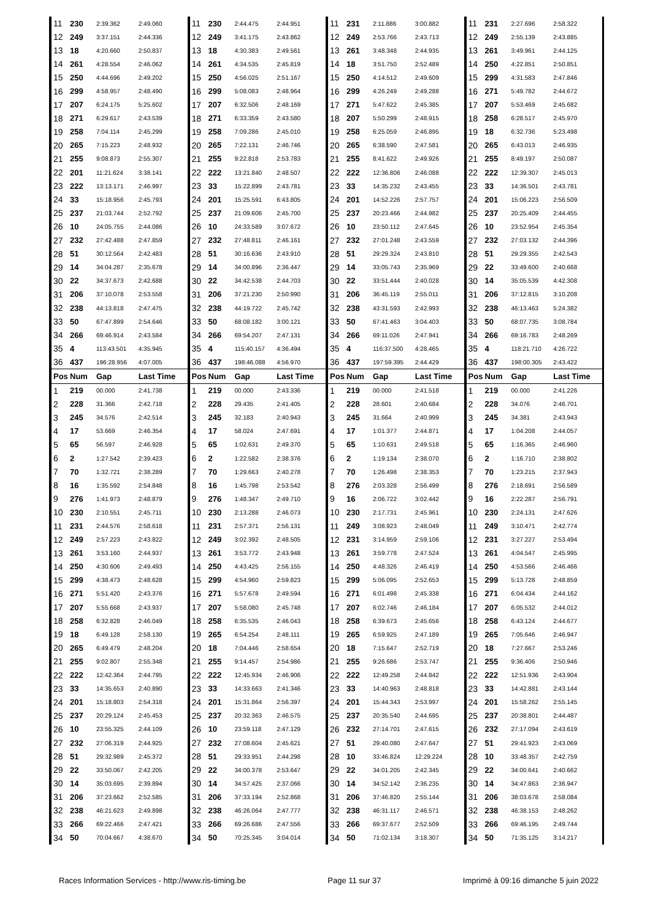| 11 | 230 | 2:39.362 | 2:49.060 | 11 | 230 | 2:44.475 | 2:44.951 | 11 | 231 | 2:11.886 | 3:00.882 | 11 | 231 | 2:27.696 | 2:58.322 |
| 12 | 249 | 3:37.151 | 2:44.336 | 12 | 249 | 3:41.175 | 2:43.862 | 12 | 249 | 2:53.766 | 2:43.713 | 12 | 249 | 2:55.139 | 2:43.885 |
| 13 | 18 | 4:20.660 | 2:50.837 | 13 | 18 | 4:30.383 | 2:49.561 | 13 | 261 | 3:48.348 | 2:44.935 | 13 | 261 | 3:49.961 | 2:44.125 |
| 14 | 261 | 4:28.554 | 2:46.062 | 14 | 261 | 4:34.535 | 2:45.819 | 14 | 18 | 3:51.750 | 2:52.489 | 14 | 250 | 4:22.851 | 2:50.851 |
| 15 | 250 | 4:44.696 | 2:49.202 | 15 | 250 | 4:56.025 | 2:51.167 | 15 | 250 | 4:14.512 | 2:49.609 | 15 | 299 | 4:31.583 | 2:47.846 |
| 16 | 299 | 4:58.957 | 2:48.490 | 16 | 299 | 5:08.083 | 2:48.964 | 16 | 299 | 4:26.249 | 2:49.288 | 16 | 271 | 5:49.782 | 2:44.672 |
| 17 | 207 | 6:24.175 | 5:25.602 | 17 | 207 | 6:32.506 | 2:48.169 | 17 | 271 | 5:47.622 | 2:45.385 | 17 | 207 | 5:53.469 | 2:45.682 |
| 18 | 271 | 6:29.617 | 2:43.539 | 18 | 271 | 6:33.359 | 2:43.580 | 18 | 207 | 5:50.299 | 2:48.915 | 18 | 258 | 6:28.517 | 2:45.970 |
| 19 | 258 | 7:04.114 | 2:45.299 | 19 | 258 | 7:09.286 | 2:45.010 | 19 | 258 | 6:25.059 | 2:46.895 | 19 | 18 | 6:32.736 | 5:23.498 |
| 20 | 265 | 7:15.223 | 2:48.932 | 20 | 265 | 7:22.131 | 2:46.746 | 20 | 265 | 6:38.590 | 2:47.581 | 20 | 265 | 6:43.013 | 2:46.935 |
| 21 | 255 | 9:08.873 | 2:55.307 | 21 | 255 | 9:22.818 | 2:53.783 | 21 | 255 | 8:41.622 | 2:49.926 | 21 | 255 | 8:49.197 | 2:50.087 |
| 22 | 201 | 11:21.624 | 3:38.141 | 22 | 222 | 13:21.840 | 2:48.507 | 22 | 222 | 12:36.806 | 2:46.088 | 22 | 222 | 12:39.307 | 2:45.013 |
| 23 | 222 | 13:13.171 | 2:46.997 | 23 | 33 | 15:22.899 | 2:43.781 | 23 | 33 | 14:35.232 | 2:43.455 | 23 | 33 | 14:36.501 | 2:43.781 |
| 24 | 33 | 15:18.956 | 2:45.793 | 24 | 201 | 15:25.591 | 6:43.805 | 24 | 201 | 14:52.226 | 2:57.757 | 24 | 201 | 15:06.223 | 2:56.509 |
| 25 | 237 | 21:03.744 | 2:52.792 | 25 | 237 | 21:09.606 | 2:45.700 | 25 | 237 | 20:23.466 | 2:44.982 | 25 | 237 | 20:25.409 | 2:44.455 |
| 26 | 10 | 24:05.755 | 2:44.086 | 26 | 10 | 24:33.589 | 3:07.672 | 26 | 10 | 23:50.112 | 2:47.645 | 26 | 10 | 23:52.954 | 2:45.354 |
| 27 | 232 | 27:42.488 | 2:47.859 | 27 | 232 | 27:48.811 | 2:46.161 | 27 | 232 | 27:01.248 | 2:43.559 | 27 | 232 | 27:03.132 | 2:44.396 |
| 28 | 51 | 30:12.564 | 2:42.483 | 28 | 51 | 30:16.636 | 2:43.910 | 28 | 51 | 29:29.324 | 2:43.810 | 28 | 51 | 29:29.355 | 2:42.543 |
| 29 | 14 | 34:04.287 | 2:35.678 | 29 | 14 | 34:00.896 | 2:36.447 | 29 | 14 | 33:05.743 | 2:35.969 | 29 | 22 | 33:49.600 | 2:40.668 |
| 30 | 22 | 34:37.673 | 2:42.688 | 30 | 22 | 34:42.538 | 2:44.703 | 30 | 22 | 33:51.444 | 2:40.028 | 30 | 14 | 35:05.539 | 4:42.308 |
| 31 | 206 | 37:10.078 | 2:53.558 | 31 | 206 | 37:21.230 | 2:50.990 | 31 | 206 | 36:45.119 | 2:55.011 | 31 | 206 | 37:12.815 | 3:10.208 |
| 32 | 238 | 44:13.818 | 2:47.475 | 32 | 238 | 44:19.722 | 2:45.742 | 32 | 238 | 43:31.593 | 2:42.993 | 32 | 238 | 46:13.463 | 5:24.382 |
| 33 | 50 | 67:47.899 | 2:54.646 | 33 | 50 | 68:08.182 | 3:00.121 | 33 | 50 | 67:41.463 | 3:04.403 | 33 | 50 | 68:07.735 | 3:08.784 |
| 34 | 266 | 69:46.914 | 2:43.584 | 34 | 266 | 69:54.207 | 2:47.131 | 34 | 266 | 69:11.026 | 2:47.941 | 34 | 266 | 69:16.783 | 2:48.269 |
| 35 | 4 | 113:43.501 | 4:35.945 | 35 | 4 | 115:40.157 | 4:36.494 | 35 | 4 | 116:37.500 | 4:28.465 | 35 | 4 | 118:21.710 | 4:26.722 |
| 36 | 437 | 196:28.956 | 4:07.005 | 36 | 437 | 198:46.088 | 4:56.970 | 36 | 437 | 197:59.395 | 2:44.429 | 36 | 437 | 198:00.305 | 2:43.422 |
| Pos | Num | Gap | Last Time | Pos | Num | Gap | Last Time | Pos | Num | Gap | Last Time | Pos | Num | Gap | Last Time |
| 1 | 219 | 00.000 | 2:41.738 | 1 | 219 | 00.000 | 2:43.336 | 1 | 219 | 00.000 | 2:41.518 | 1 | 219 | 00.000 | 2:41.226 |
| 2 | 228 | 31.366 | 2:42.718 | 2 | 228 | 29.435 | 2:41.405 | 2 | 228 | 28.601 | 2:40.684 | 2 | 228 | 34.076 | 2:46.701 |
| 3 | 245 | 34.576 | 2:42.514 | 3 | 245 | 32.183 | 2:40.943 | 3 | 245 | 31.664 | 2:40.999 | 3 | 245 | 34.381 | 2:43.943 |
| 4 | 17 | 53.669 | 2:46.354 | 4 | 17 | 58.024 | 2:47.691 | 4 | 17 | 1:01.377 | 2:44.871 | 4 | 17 | 1:04.208 | 2:44.057 |
| 5 | 65 | 56.597 | 2:46.928 | 5 | 65 | 1:02.631 | 2:49.370 | 5 | 65 | 1:10.631 | 2:49.518 | 5 | 65 | 1:16.365 | 2:46.960 |
| 6 | 2 | 1:27.542 | 2:39.423 | 6 | 2 | 1:22.582 | 2:38.376 | 6 | 2 | 1:19.134 | 2:38.070 | 6 | 2 | 1:16.710 | 2:38.802 |
| 7 | 70 | 1:32.721 | 2:38.289 | 7 | 70 | 1:29.663 | 2:40.278 | 7 | 70 | 1:26.498 | 2:38.353 | 7 | 70 | 1:23.215 | 2:37.943 |
| 8 | 16 | 1:35.592 | 2:54.848 | 8 | 16 | 1:45.798 | 2:53.542 | 8 | 276 | 2:03.328 | 2:56.499 | 8 | 276 | 2:18.691 | 2:56.589 |
| 9 | 276 | 1:41.973 | 2:48.879 | 9 | 276 | 1:48.347 | 2:49.710 | 9 | 16 | 2:06.722 | 3:02.442 | 9 | 16 | 2:22.287 | 2:56.791 |
| 10 | 230 | 2:10.551 | 2:45.711 | 10 | 230 | 2:13.288 | 2:46.073 | 10 | 230 | 2:17.731 | 2:45.961 | 10 | 230 | 2:24.131 | 2:47.626 |
| 11 | 231 | 2:44.576 | 2:58.618 | 11 | 231 | 2:57.371 | 2:56.131 | 11 | 249 | 3:08.923 | 2:48.049 | 11 | 249 | 3:10.471 | 2:42.774 |
| 12 | 249 | 2:57.223 | 2:43.822 | 12 | 249 | 3:02.392 | 2:48.505 | 12 | 231 | 3:14.959 | 2:59.106 | 12 | 231 | 3:27.227 | 2:53.494 |
| 13 | 261 | 3:53.160 | 2:44.937 | 13 | 261 | 3:53.772 | 2:43.948 | 13 | 261 | 3:59.778 | 2:47.524 | 13 | 261 | 4:04.547 | 2:45.995 |
| 14 | 250 | 4:30.606 | 2:49.493 | 14 | 250 | 4:43.425 | 2:56.155 | 14 | 250 | 4:48.326 | 2:46.419 | 14 | 250 | 4:53.566 | 2:46.466 |
| 15 | 299 | 4:38.473 | 2:48.628 | 15 | 299 | 4:54.960 | 2:59.823 | 15 | 299 | 5:06.095 | 2:52.653 | 15 | 299 | 5:13.728 | 2:48.859 |
| 16 | 271 | 5:51.420 | 2:43.376 | 16 | 271 | 5:57.678 | 2:49.594 | 16 | 271 | 6:01.498 | 2:45.338 | 16 | 271 | 6:04.434 | 2:44.162 |
| 17 | 207 | 5:55.668 | 2:43.937 | 17 | 207 | 5:58.080 | 2:45.748 | 17 | 207 | 6:02.746 | 2:46.184 | 17 | 207 | 6:05.532 | 2:44.012 |
| 18 | 258 | 6:32.828 | 2:46.049 | 18 | 258 | 6:35.535 | 2:46.043 | 18 | 258 | 6:39.673 | 2:45.656 | 18 | 258 | 6:43.124 | 2:44.677 |
| 19 | 18 | 6:49.128 | 2:58.130 | 19 | 265 | 6:54.254 | 2:48.111 | 19 | 265 | 6:59.925 | 2:47.189 | 19 | 265 | 7:05.646 | 2:46.947 |
| 20 | 265 | 6:49.479 | 2:48.204 | 20 | 18 | 7:04.446 | 2:58.654 | 20 | 18 | 7:15.647 | 2:52.719 | 20 | 18 | 7:27.667 | 2:53.246 |
| 21 | 255 | 9:02.807 | 2:55.348 | 21 | 255 | 9:14.457 | 2:54.986 | 21 | 255 | 9:26.686 | 2:53.747 | 21 | 255 | 9:36.406 | 2:50.946 |
| 22 | 222 | 12:42.364 | 2:44.795 | 22 | 222 | 12:45.934 | 2:46.906 | 22 | 222 | 12:49.258 | 2:44.842 | 22 | 222 | 12:51.936 | 2:43.904 |
| 23 | 33 | 14:35.653 | 2:40.890 | 23 | 33 | 14:33.663 | 2:41.346 | 23 | 33 | 14:40.963 | 2:48.818 | 23 | 33 | 14:42.881 | 2:43.144 |
| 24 | 201 | 15:18.803 | 2:54.318 | 24 | 201 | 15:31.864 | 2:56.397 | 24 | 201 | 15:44.343 | 2:53.997 | 24 | 201 | 15:58.262 | 2:55.145 |
| 25 | 237 | 20:29.124 | 2:45.453 | 25 | 237 | 20:32.363 | 2:46.575 | 25 | 237 | 20:35.540 | 2:44.695 | 25 | 237 | 20:38.801 | 2:44.487 |
| 26 | 10 | 23:55.325 | 2:44.109 | 26 | 10 | 23:59.118 | 2:47.129 | 26 | 232 | 27:14.701 | 2:47.615 | 26 | 232 | 27:17.094 | 2:43.619 |
| 27 | 232 | 27:06.319 | 2:44.925 | 27 | 232 | 27:08.604 | 2:45.621 | 27 | 51 | 29:40.080 | 2:47.647 | 27 | 51 | 29:41.923 | 2:43.069 |
| 28 | 51 | 29:32.989 | 2:45.372 | 28 | 51 | 29:33.951 | 2:44.298 | 28 | 10 | 33:46.824 | 12:29.224 | 28 | 10 | 33:48.357 | 2:42.759 |
| 29 | 22 | 33:50.067 | 2:42.205 | 29 | 22 | 34:00.378 | 2:53.647 | 29 | 22 | 34:01.205 | 2:42.345 | 29 | 22 | 34:00.641 | 2:40.662 |
| 30 | 14 | 35:03.695 | 2:39.894 | 30 | 14 | 34:57.425 | 2:37.066 | 30 | 14 | 34:52.142 | 2:36.235 | 30 | 14 | 34:47.863 | 2:36.947 |
| 31 | 206 | 37:23.662 | 2:52.585 | 31 | 206 | 37:33.194 | 2:52.868 | 31 | 206 | 37:46.820 | 2:55.144 | 31 | 206 | 38:03.678 | 2:58.084 |
| 32 | 238 | 46:21.623 | 2:49.898 | 32 | 238 | 46:26.064 | 2:47.777 | 32 | 238 | 46:31.117 | 2:46.571 | 32 | 238 | 46:38.153 | 2:48.262 |
| 33 | 266 | 69:22.466 | 2:47.421 | 33 | 266 | 69:26.686 | 2:47.556 | 33 | 266 | 69:37.677 | 2:52.509 | 33 | 266 | 69:46.195 | 2:49.744 |
| 34 | 50 | 70:04.667 | 4:38.670 | 34 | 50 | 70:25.345 | 3:04.014 | 34 | 50 | 71:02.134 | 3:18.307 | 34 | 50 | 71:35.125 | 3:14.217 |
Races Information Services - http://www.ris-timing.be Page 11 sur 37 Imprimé à 09:16 dimanche 5 juin 2022